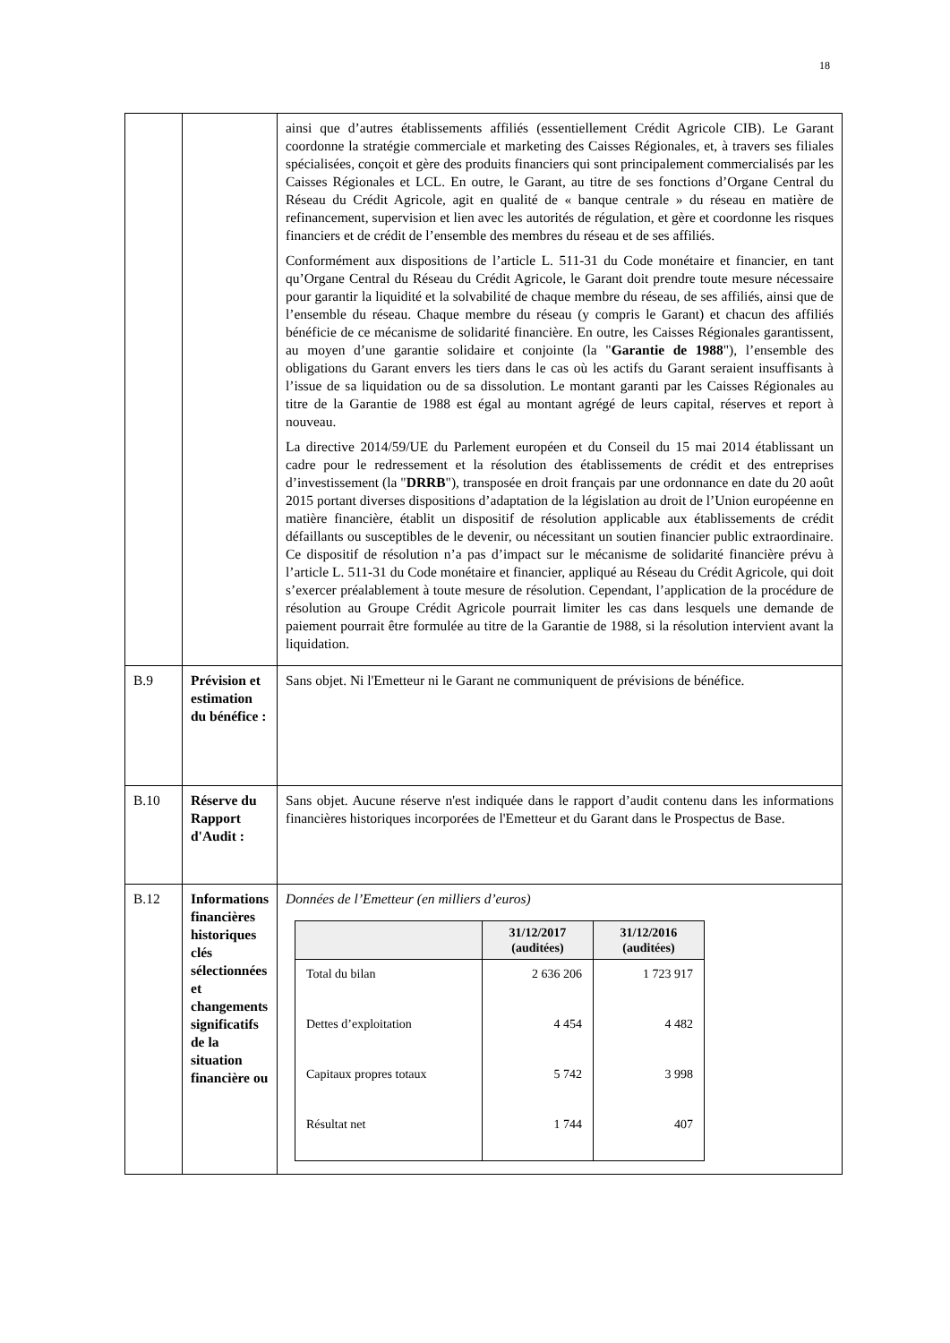18
| | | ainsi que d’autres établissements affiliés (essentiellement Crédit Agricole CIB). Le Garant coordonne la stratégie commerciale et marketing des Caisses Régionales, et, à travers ses filiales spécialisées, conçoit et gère des produits financiers qui sont principalement commercialisés par les Caisses Régionales et LCL. En outre, le Garant, au titre de ses fonctions d’Organe Central du Réseau du Crédit Agricole, agit en qualité de « banque centrale » du réseau en matière de refinancement, supervision et lien avec les autorités de régulation, et gère et coordonne les risques financiers et de crédit de l’ensemble des membres du réseau et de ses affiliés. Conformément aux dispositions de l’article L. 511-31 du Code monétaire et financier, en tant qu’Organe Central du Réseau du Crédit Agricole, le Garant doit prendre toute mesure nécessaire pour garantir la liquidité et la solvabilité de chaque membre du réseau, de ses affiliés, ainsi que de l’ensemble du réseau. Chaque membre du réseau (y compris le Garant) et chacun des affiliés bénéficie de ce mécanisme de solidarité financière. En outre, les Caisses Régionales garantissent, au moyen d’une garantie solidaire et conjointe (la " Garantie de 1988 "), l’ensemble des obligations du Garant envers les tiers dans le cas où les actifs du Garant seraient insuffisants à l’issue de sa liquidation ou de sa dissolution. Le montant garanti par les Caisses Régionales au titre de la Garantie de 1988 est égal au montant agrégé de leurs capital, réserves et report à nouveau. La directive 2014/59/UE du Parlement européen et du Conseil du 15 mai 2014 établissant un cadre pour le redressement et la résolution des établissements de crédit et des entreprises d’investissement (la " DRRB "), transposée en droit français par une ordonnance en date du 20 août 2015 portant diverses dispositions d’adaptation de la législation au droit de l’Union européenne en matière financière, établit un dispositif de résolution applicable aux établissements de crédit défaillants ou susceptibles de le devenir, ou nécessitant un soutien financier public extraordinaire. Ce dispositif de résolution n’a pas d’impact sur le mécanisme de solidarité financière prévu à l’article L. 511-31 du Code monétaire et financier, appliqué au Réseau du Crédit Agricole, qui doit s’exercer préalablement à toute mesure de résolution. Cependant, l’application de la procédure de résolution au Groupe Crédit Agricole pourrait limiter les cas dans lesquels une demande de paiement pourrait être formulée au titre de la Garantie de 1988, si la résolution intervient avant la liquidation. |
| B.9 | Prévision et estimation du bénéfice : | Sans objet. Ni l'Emetteur ni le Garant ne communiquent de prévisions de bénéfice. |
| B.10 | Réserve du Rapport d'Audit : | Sans objet. Aucune réserve n'est indiquée dans le rapport d’audit contenu dans les informations financières historiques incorporées de l'Emetteur et du Garant dans le Prospectus de Base. |
| B.12 | Informations financières historiques clés sélectionnées et changements significatifs de la situation financière ou | Données de l’Emetteur (en milliers d’euros) / / 31/12/2017 (auditées) / 31/12/2016 (auditées) / / --- / --- / --- / / Total du bilan / 2 636 206 / 1 723 917 / / Dettes d’exploitation / 4 454 / 4 482 / / Capitaux propres totaux / 5 742 / 3 998 / / Résultat net / 1 744 / 407 / |